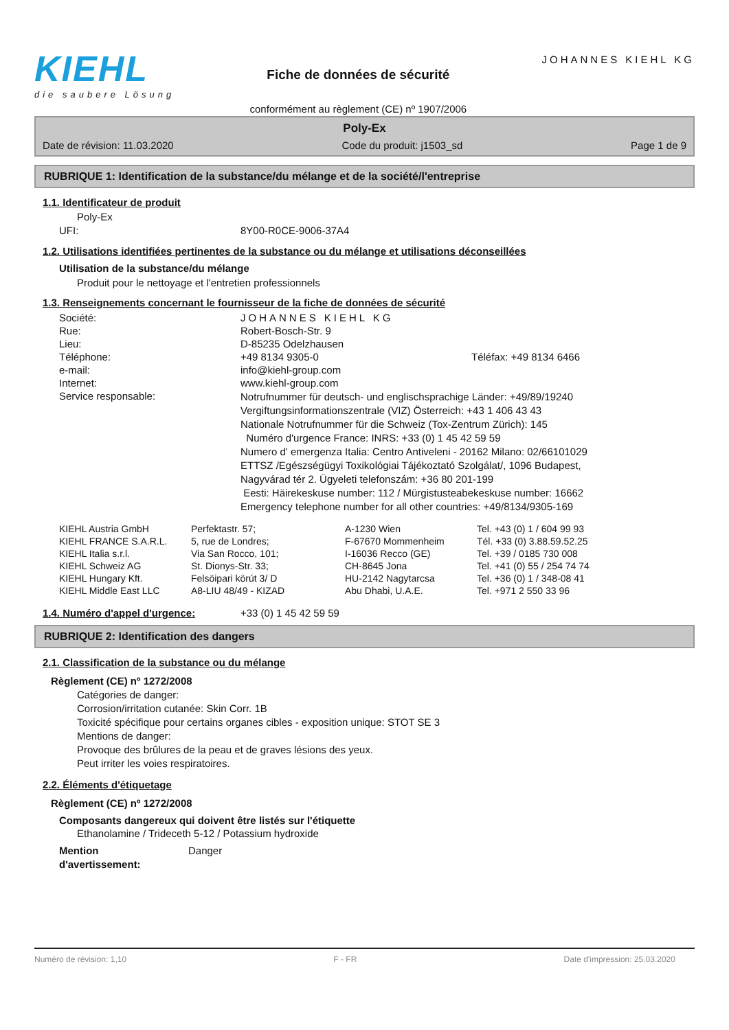KIEHL
die saubere Lösung
Fiche de données de sécurité
conformément au règlement (CE) nº 1907/2006
JOHANNES KIEHL KG
Poly-Ex
Date de révision: 11.03.2020 Code du produit: j1503_sd Page 1 de 9
RUBRIQUE 1: Identification de la substance/du mélange et de la société/l'entreprise
1.1. Identificateur de produit
Poly-Ex
| UFI: | 8Y00-R0CE-9006-37A4 |
1.2. Utilisations identifiées pertinentes de la substance ou du mélange et utilisations déconseillées
Utilisation de la substance/du mélange
Produit pour le nettoyage et l'entretien professionnels
1.3. Renseignements concernant le fournisseur de la fiche de données de sécurité
| Société: | JOHANNES KIEHL KG | |
| Rue: | Robert-Bosch-Str. 9 | |
| Lieu: | D-85235 Odelzhausen | |
| Téléphone: | +49 8134 9305-0 | Téléfax: +49 8134 6466 |
| e-mail: | info@kiehl-group.com | |
| Internet: | www.kiehl-group.com | |
| Service responsable: | Notrufnummer für deutsch- und englischsprachige Länder: +49/89/19240 Vergiftungsinformationszentrale (VIZ) Österreich: +43 1 406 43 43 Nationale Notrufnummer für die Schweiz (Tox-Zentrum Zürich): 145 Numéro d'urgence France: INRS: +33 (0) 1 45 42 59 59 Numero d' emergenza Italia: Centro Antiveleni - 20162 Milano: 02/66101029 ETTSZ /Egészségügyi Toxikológiai Tájékoztató Szolgálat/, 1096 Budapest, Nagyvárad tér 2. Ügyeleti telefonszám: +36 80 201-199 Eesti: Häirekeskuse number: 112 / Mürgistusteabekeskuse number: 16662 Emergency telephone number for all other countries: +49/8134/9305-169 | |
| KIEHL Austria GmbH | Perfektastr. 57; | A-1230 Wien | Tel. +43 (0) 1 / 604 99 93 |
| KIEHL FRANCE S.A.R.L. | 5, rue de Londres; | F-67670 Mommenheim | Tél. +33 (0) 3.88.59.52.25 |
| KIEHL Italia s.r.l. | Via San Rocco, 101; | I-16036 Recco (GE) | Tel. +39 / 0185 730 008 |
| KIEHL Schweiz AG | St. Dionys-Str. 33; | CH-8645 Jona | Tel. +41 (0) 55 / 254 74 74 |
| KIEHL Hungary Kft. | Felsöipari körút 3/ D | HU-2142 Nagytarcsa | Tel. +36 (0) 1 / 348-08 41 |
| KIEHL Middle East LLC | A8-LIU 48/49 - KIZAD | Abu Dhabi, U.A.E. | Tel. +971 2 550 33 96 |
| 1.4. Numéro d'appel d'urgence: | +33 (0) 1 45 42 59 59 |
RUBRIQUE 2: Identification des dangers
2.1. Classification de la substance ou du mélange
Règlement (CE) nº 1272/2008
Catégories de danger:
Corrosion/irritation cutanée: Skin Corr. 1B
Toxicité spécifique pour certains organes cibles - exposition unique: STOT SE 3
Mentions de danger:
Provoque des brûlures de la peau et de graves lésions des yeux.
Peut irriter les voies respiratoires.
2.2. Éléments d'étiquetage
Règlement (CE) nº 1272/2008
Composants dangereux qui doivent être listés sur l'étiquette
Ethanolamine / Trideceth 5-12 / Potassium hydroxide
| Mention d'avertissement: | Danger |
Numéro de révision: 1,10 F - FR Date d'impression: 25.03.2020